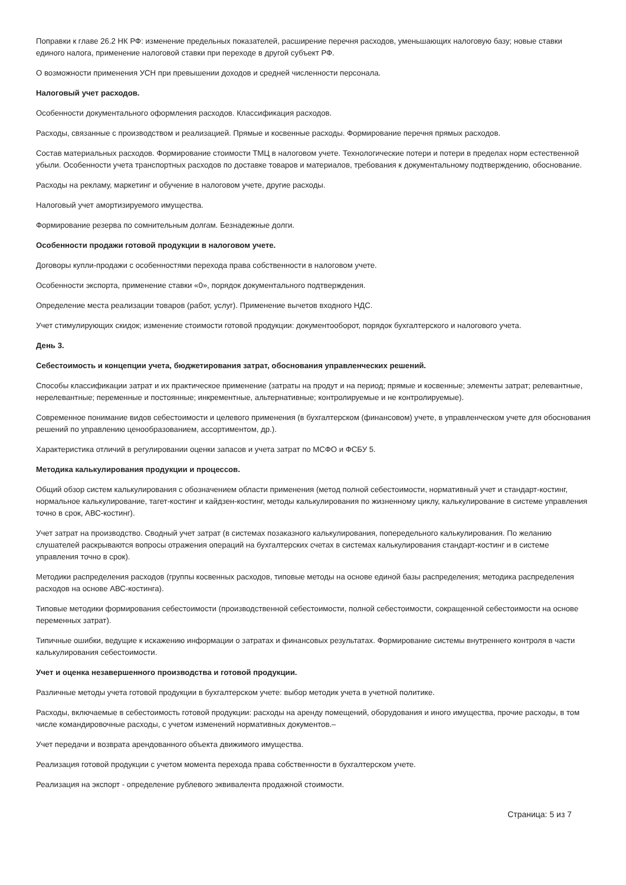Поправки к главе 26.2 НК РФ: изменение предельных показателей, расширение перечня расходов, уменьшающих налоговую базу; новые ставки единого налога, применение налоговой ставки при переходе в другой субъект РФ.
О возможности применения УСН при превышении доходов и средней численности персонала.
Налоговый учет расходов.
Особенности документального оформления расходов. Классификация расходов.
Расходы, связанные с производством и реализацией. Прямые и косвенные расходы. Формирование перечня прямых расходов.
Состав материальных расходов. Формирование стоимости ТМЦ в налоговом учете. Технологические потери и потери в пределах норм естественной убыли. Особенности учета транспортных расходов по доставке товаров и материалов, требования к документальному подтверждению, обоснование.
Расходы на рекламу, маркетинг и обучение в налоговом учете, другие расходы.
Налоговый учет амортизируемого имущества.
Формирование резерва по сомнительным долгам. Безнадежные долги.
Особенности продажи готовой продукции в налоговом учете.
Договоры купли-продажи с особенностями перехода права собственности в налоговом учете.
Особенности экспорта, применение ставки «0», порядок документального подтверждения.
Определение места реализации товаров (работ, услуг). Применение вычетов входного НДС.
Учет стимулирующих скидок; изменение стоимости готовой продукции: документооборот, порядок бухгалтерского и налогового учета.
День 3.
Себестоимость и концепции учета, бюджетирования затрат, обоснования управленческих решений.
Способы классификации затрат и их практическое применение (затраты на продут и на период; прямые и косвенные; элементы затрат; релевантные, нерелевантные; переменные и постоянные; инкрементные, альтернативные; контролируемые и не контролируемые).
Современное понимание видов себестоимости и целевого применения (в бухгалтерском (финансовом) учете, в управленческом учете для обоснования решений по управлению ценообразованием, ассортиментом, др.).
Характеристика отличий в регулировании оценки запасов и учета затрат по МСФО и ФСБУ 5.
Методика калькулирования продукции и процессов.
Общий обзор систем калькулирования с обозначением области применения (метод полной себестоимости, нормативный учет и стандарт-костинг, нормальное калькулирование, тагет-костинг и кайдзен-костинг, методы калькулирования по жизненному циклу, калькулирование в системе управления точно в срок, АВС-костинг).
Учет затрат на производство. Сводный учет затрат (в системах позаказного калькулирования, попередельного калькулирования. По желанию слушателей раскрываются вопросы отражения операций на бухгалтерских счетах в системах калькулирования стандарт-костинг и в системе управления точно в срок).
Методики распределения расходов (группы косвенных расходов, типовые методы на основе единой базы распределения; методика распределения расходов на основе АВС-костинга).
Типовые методики формирования себестоимости (производственной себестоимости, полной себестоимости, сокращенной себестоимости на основе переменных затрат).
Типичные ошибки, ведущие к искажению информации о затратах и финансовых результатах. Формирование системы внутреннего контроля в части калькулирования себестоимости.
Учет и оценка незавершенного производства и готовой продукции.
Различные методы учета готовой продукции в бухгалтерском учете: выбор методик учета в учетной политике.
Расходы, включаемые в себестоимость готовой продукции: расходы на аренду помещений, оборудования и иного имущества, прочие расходы, в том числе командировочные расходы, с учетом изменений нормативных документов.–
Учет передачи и возврата арендованного объекта движимого имущества.
Реализация готовой продукции с учетом момента перехода права собственности в бухгалтерском учете.
Реализация на экспорт - определение рублевого эквивалента продажной стоимости.
Страница: 5 из 7